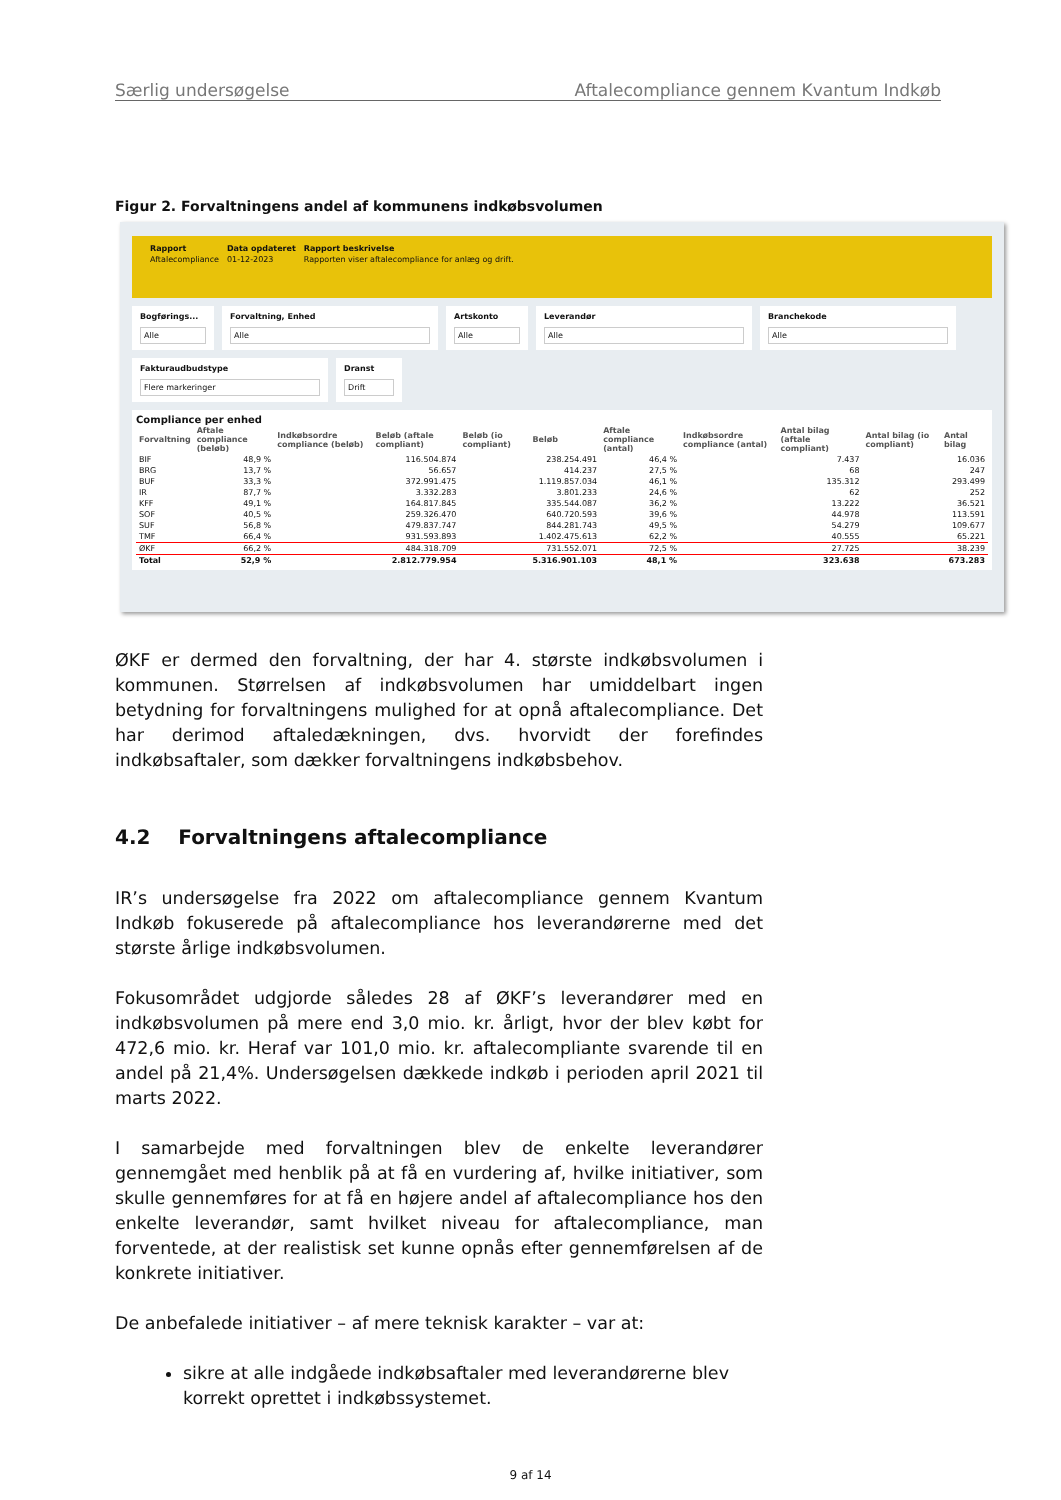Særlig undersøgelse Aftalecompliance gennem Kvantum Indkøb
Figur 2. Forvaltningens andel af kommunens indkøbsvolumen
| Rapport | Data opdateret | Rapport beskrivelse |
| Aftalecompliance | 01-12-2023 | Rapporten viser aftalecompliance for anlæg og drift. |
Bogførings...
Alle
Forvaltning, Enhed
Alle
Artskonto
Alle
Leverandør
Alle
Branchekode
Alle
Fakturaudbudstype
Flere markeringer
Dranst
Drift
Compliance per enhed
| Forvaltning | Aftale compliance (beløb) | Indkøbsordre compliance (beløb) | Beløb (aftale compliant) | Beløb (io compliant) | Beløb | Aftale compliance (antal) | Indkøbsordre compliance (antal) | Antal bilag (aftale compliant) | Antal bilag (io compliant) | Antal bilag |
| --- | --- | --- | --- | --- | --- | --- | --- | --- | --- | --- |
| BIF | 48,9 % | | 116.504.874 | | 238.254.491 | 46,4 % | | 7.437 | | 16.036 |
| BRG | 13,7 % | | 56.657 | | 414.237 | 27,5 % | | 68 | | 247 |
| BUF | 33,3 % | | 372.991.475 | | 1.119.857.034 | 46,1 % | | 135.312 | | 293.499 |
| IR | 87,7 % | | 3.332.283 | | 3.801.233 | 24,6 % | | 62 | | 252 |
| KFF | 49,1 % | | 164.817.845 | | 335.544.087 | 36,2 % | | 13.222 | | 36.521 |
| SOF | 40,5 % | | 259.326.470 | | 640.720.593 | 39,6 % | | 44.978 | | 113.591 |
| SUF | 56,8 % | | 479.837.747 | | 844.281.743 | 49,5 % | | 54.279 | | 109.677 |
| TMF | 66,4 % | | 931.593.893 | | 1.402.475.613 | 62,2 % | | 40.555 | | 65.221 |
| ØKF | 66,2 % | | 484.318.709 | | 731.552.071 | 72,5 % | | 27.725 | | 38.239 |
| Total | 52,9 % | | 2.812.779.954 | | 5.316.901.103 | 48,1 % | | 323.638 | | 673.283 |
ØKF er dermed den forvaltning, der har 4. største indkøbsvolumen i kommunen. Størrelsen af indkøbsvolumen har umiddelbart ingen betydning for forvaltningens mulighed for at opnå aftalecompliance. Det har derimod aftaledækningen, dvs. hvorvidt der forefindes indkøbsaftaler, som dækker forvaltningens indkøbsbehov.
4.2 Forvaltningens aftalecompliance
IR’s undersøgelse fra 2022 om aftalecompliance gennem Kvantum Indkøb fokuserede på aftalecompliance hos leverandørerne med det største årlige indkøbsvolumen.
Fokusområdet udgjorde således 28 af ØKF’s leverandører med en indkøbsvolumen på mere end 3,0 mio. kr. årligt, hvor der blev købt for 472,6 mio. kr. Heraf var 101,0 mio. kr. aftalecompliante svarende til en andel på 21,4%. Undersøgelsen dækkede indkøb i perioden april 2021 til marts 2022.
I samarbejde med forvaltningen blev de enkelte leverandører gennemgået med henblik på at få en vurdering af, hvilke initiativer, som skulle gennemføres for at få en højere andel af aftalecompliance hos den enkelte leverandør, samt hvilket niveau for aftalecompliance, man forventede, at der realistisk set kunne opnås efter gennemførelsen af de konkrete initiativer.
De anbefalede initiativer – af mere teknisk karakter – var at:
sikre at alle indgåede indkøbsaftaler med leverandørerne blev korrekt oprettet i indkøbssystemet.
9 af 14